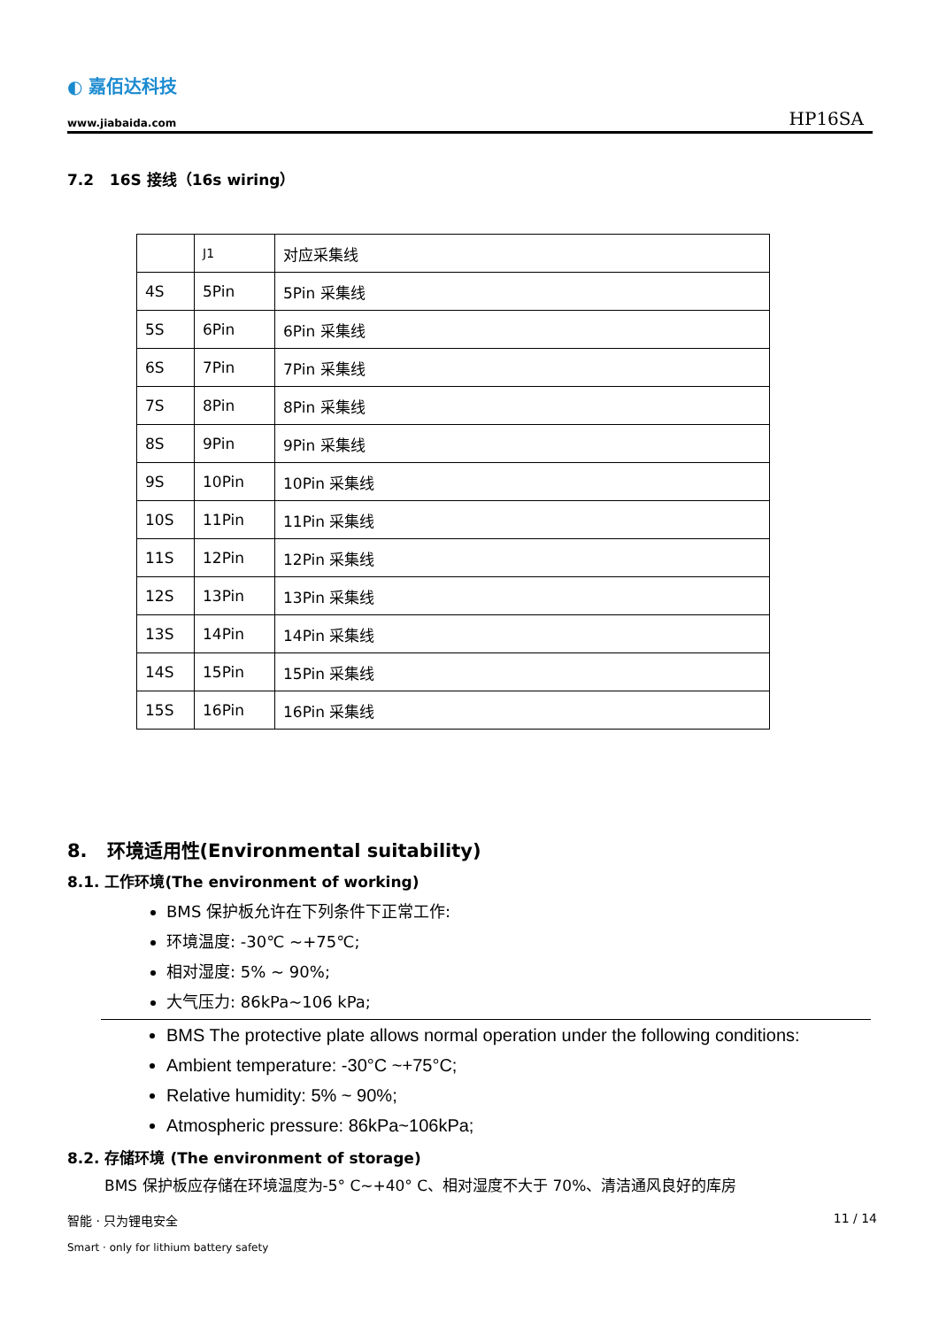◐ 嘉佰达科技
www.jiabaida.com
HP16SA
7.2 16S 接线（16s wiring）
| | J1 | 对应采集线 |
| 4S | 5Pin | 5Pin 采集线 |
| 5S | 6Pin | 6Pin 采集线 |
| 6S | 7Pin | 7Pin 采集线 |
| 7S | 8Pin | 8Pin 采集线 |
| 8S | 9Pin | 9Pin 采集线 |
| 9S | 10Pin | 10Pin 采集线 |
| 10S | 11Pin | 11Pin 采集线 |
| 11S | 12Pin | 12Pin 采集线 |
| 12S | 13Pin | 13Pin 采集线 |
| 13S | 14Pin | 14Pin 采集线 |
| 14S | 15Pin | 15Pin 采集线 |
| 15S | 16Pin | 16Pin 采集线 |
8. 环境适用性(Environmental suitability)
8.1. 工作环境(The environment of working)
BMS 保护板允许在下列条件下正常工作:
环境温度: -30℃ ~+75℃;
相对湿度: 5% ~ 90%;
大气压力: 86kPa~106 kPa;
BMS The protective plate allows normal operation under the following conditions:
Ambient temperature: -30°C ~+75°C;
Relative humidity: 5% ~ 90%;
Atmospheric pressure: 86kPa~106kPa;
8.2. 存储环境 (The environment of storage)
BMS 保护板应存储在环境温度为-5° C~+40° C、相对湿度不大于 70%、清洁通风良好的库房
智能 · 只为锂电安全 11 / 14
Smart · only for lithium battery safety